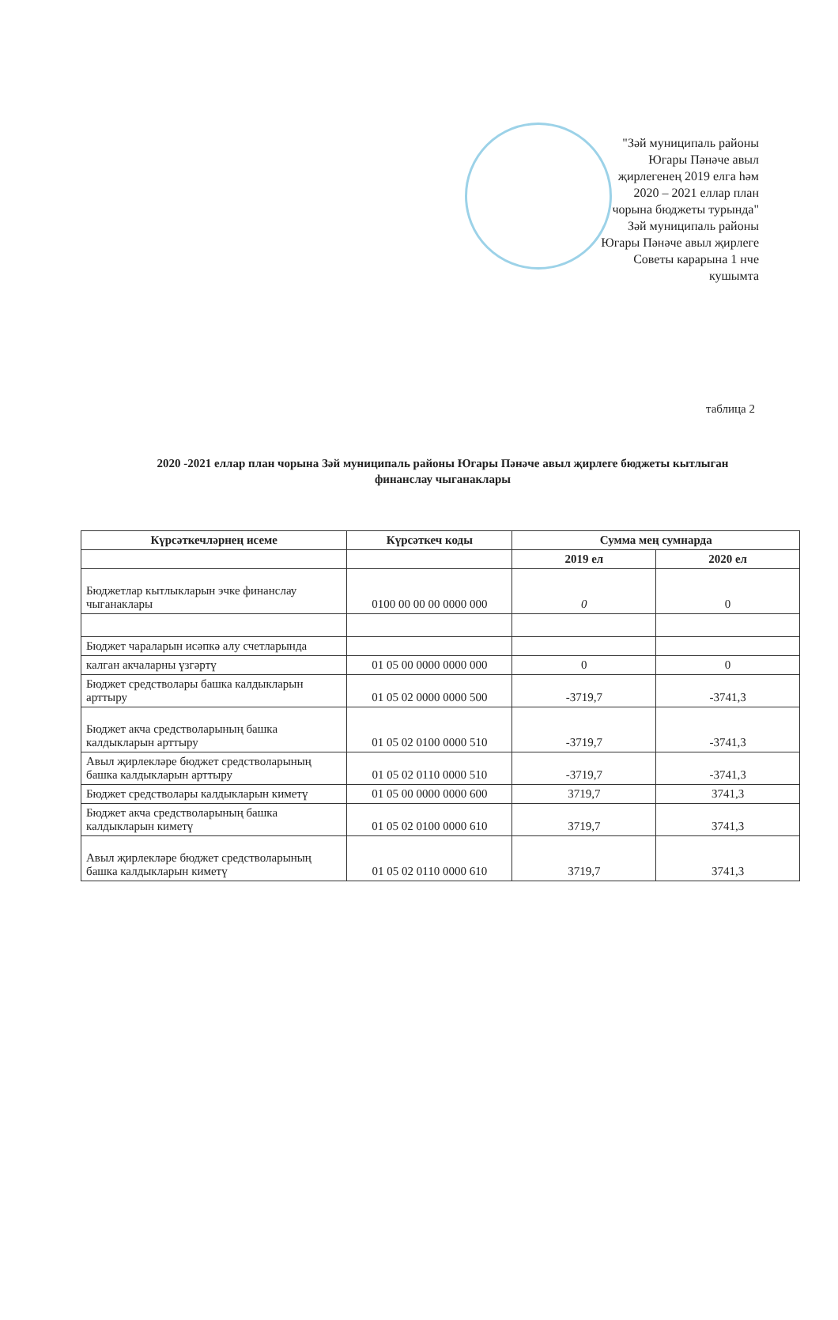"Зәй муниципаль районы
Югары Пәнәче авыл
җирлегенең 2019 елга һәм
2020 – 2021 еллар план
чорына бюджеты турында"
Зәй муниципаль районы
Югары Пәнәче авыл җирлеге
Советы карарына 1 нче
кушымта
таблица 2
2020 -2021 еллар план чорына Зәй муниципаль районы Югары Пәнәче авыл җирлеге бюджеты кытлыган финанслау чыганаклары
| Күрсәткечләрнең исеме | Күрсәткеч коды | Сумма мең сумнарда | |
| --- | --- | --- | --- |
| | | 2019 ел | 2020 ел |
| Бюджетлар кытлыкларын эчке финанслау чыганаклары | 0100 00 00 00 0000 000 | 0 | 0 |
| Бюджет чараларын исәпкә алу счетларында | | | |
| калган акчаларны үзгәртү | 01 05 00 0000 0000 000 | 0 | 0 |
| Бюджет средстволары башка калдыкларын арттыру | 01 05 02 0000 0000 500 | -3719,7 | -3741,3 |
| Бюджет акча средстволарының башка калдыкларын арттыру | 01 05 02 0100 0000 510 | -3719,7 | -3741,3 |
| Авыл җирлекләре бюджет средстволарының башка калдыкларын арттыру | 01 05 02 0110 0000 510 | -3719,7 | -3741,3 |
| Бюджет средстволары калдыкларын киметү | 01 05 00 0000 0000 600 | 3719,7 | 3741,3 |
| Бюджет акча средстволарының башка калдыкларын киметү | 01 05 02 0100 0000 610 | 3719,7 | 3741,3 |
| Авыл җирлекләре бюджет средстволарының башка калдыкларын киметү | 01 05 02 0110 0000 610 | 3719,7 | 3741,3 |